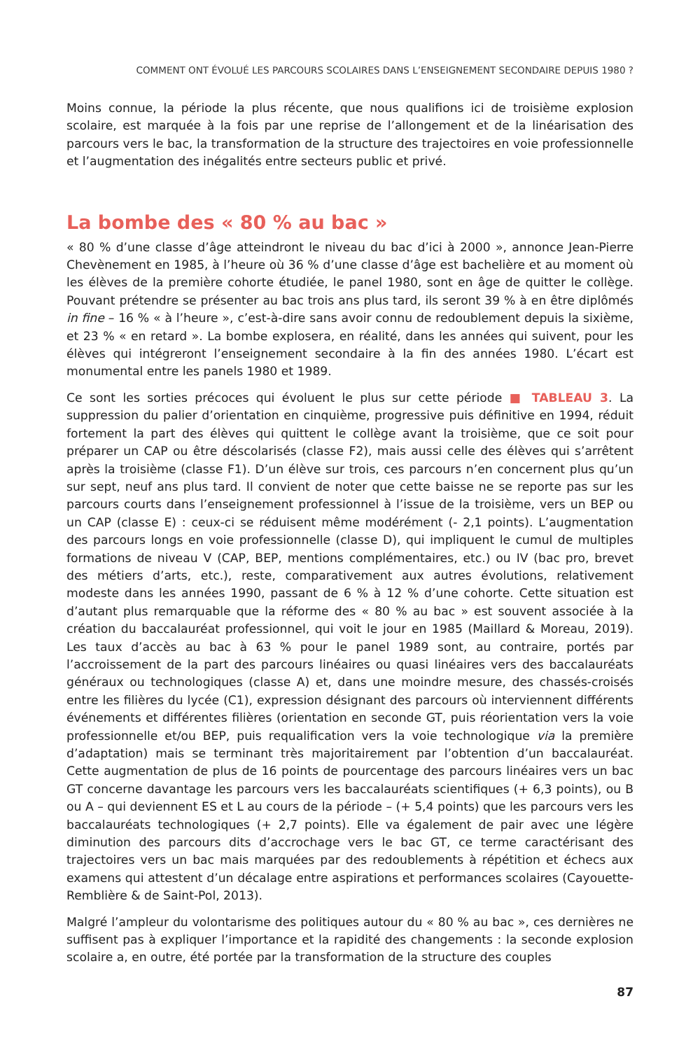COMMENT ONT ÉVOLUÉ LES PARCOURS SCOLAIRES DANS L’ENSEIGNEMENT SECONDAIRE DEPUIS 1980 ?
Moins connue, la période la plus récente, que nous qualifions ici de troisième explosion scolaire, est marquée à la fois par une reprise de l’allongement et de la linéarisation des parcours vers le bac, la transformation de la structure des trajectoires en voie professionnelle et l’augmentation des inégalités entre secteurs public et privé.
La bombe des « 80 % au bac »
« 80 % d’une classe d’âge atteindront le niveau du bac d’ici à 2000 », annonce Jean-Pierre Chevènement en 1985, à l’heure où 36 % d’une classe d’âge est bachelière et au moment où les élèves de la première cohorte étudiée, le panel 1980, sont en âge de quitter le collège. Pouvant prétendre se présenter au bac trois ans plus tard, ils seront 39 % à en être diplômés in fine – 16 % « à l’heure », c’est-à-dire sans avoir connu de redoublement depuis la sixième, et 23 % « en retard ». La bombe explosera, en réalité, dans les années qui suivent, pour les élèves qui intégreront l’enseignement secondaire à la fin des années 1980. L’écart est monumental entre les panels 1980 et 1989.
Ce sont les sorties précoces qui évoluent le plus sur cette période ■ TABLEAU 3. La suppression du palier d’orientation en cinquième, progressive puis définitive en 1994, réduit fortement la part des élèves qui quittent le collège avant la troisième, que ce soit pour préparer un CAP ou être déscolarisés (classe F2), mais aussi celle des élèves qui s’arrêtent après la troisième (classe F1). D’un élève sur trois, ces parcours n’en concernent plus qu’un sur sept, neuf ans plus tard. Il convient de noter que cette baisse ne se reporte pas sur les parcours courts dans l’enseignement professionnel à l’issue de la troisième, vers un BEP ou un CAP (classe E) : ceux-ci se réduisent même modérément (- 2,1 points). L’augmentation des parcours longs en voie professionnelle (classe D), qui impliquent le cumul de multiples formations de niveau V (CAP, BEP, mentions complémentaires, etc.) ou IV (bac pro, brevet des métiers d’arts, etc.), reste, comparativement aux autres évolutions, relativement modeste dans les années 1990, passant de 6 % à 12 % d’une cohorte. Cette situation est d’autant plus remarquable que la réforme des « 80 % au bac » est souvent associée à la création du baccalauréat professionnel, qui voit le jour en 1985 (Maillard & Moreau, 2019). Les taux d’accès au bac à 63 % pour le panel 1989 sont, au contraire, portés par l’accroissement de la part des parcours linéaires ou quasi linéaires vers des baccalauréats généraux ou technologiques (classe A) et, dans une moindre mesure, des chassés-croisés entre les filières du lycée (C1), expression désignant des parcours où interviennent différents événements et différentes filières (orientation en seconde GT, puis réorientation vers la voie professionnelle et/ou BEP, puis requalification vers la voie technologique via la première d’adaptation) mais se terminant très majoritairement par l’obtention d’un baccalauréat. Cette augmentation de plus de 16 points de pourcentage des parcours linéaires vers un bac GT concerne davantage les parcours vers les baccalauréats scientifiques (+ 6,3 points), ou B ou A – qui deviennent ES et L au cours de la période – (+ 5,4 points) que les parcours vers les baccalauréats technologiques (+ 2,7 points). Elle va également de pair avec une légère diminution des parcours dits d’accrochage vers le bac GT, ce terme caractérisant des trajectoires vers un bac mais marquées par des redoublements à répétition et échecs aux examens qui attestent d’un décalage entre aspirations et performances scolaires (Cayouette-Remblière & de Saint-Pol, 2013).
Malgré l’ampleur du volontarisme des politiques autour du « 80 % au bac », ces dernières ne suffisent pas à expliquer l’importance et la rapidité des changements : la seconde explosion scolaire a, en outre, été portée par la transformation de la structure des couples
87